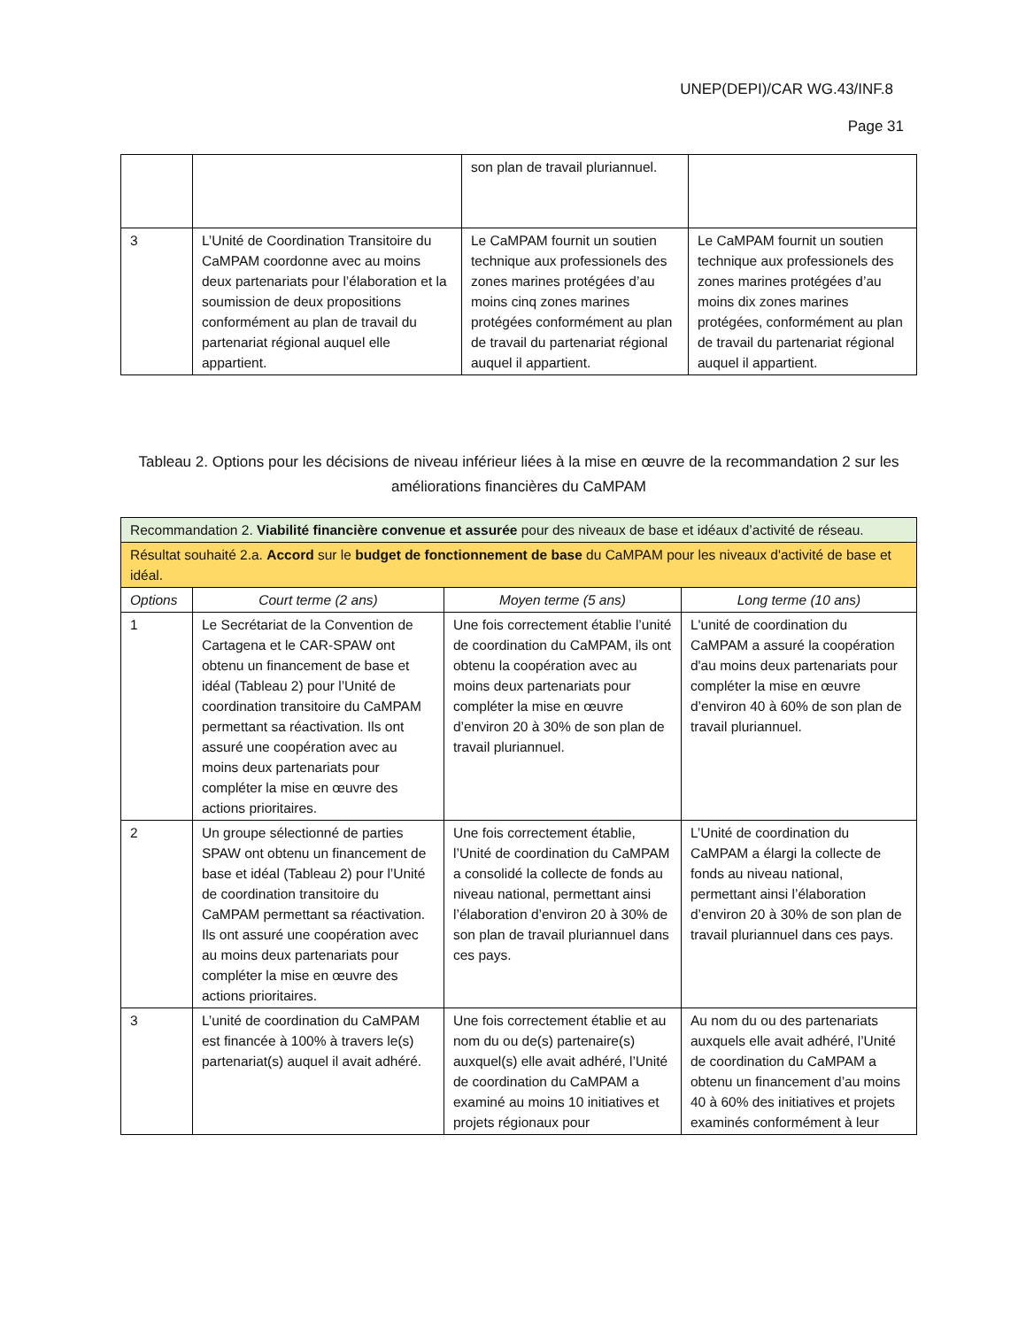UNEP(DEPI)/CAR WG.43/INF.8
Page 31
| | | son plan de travail pluriannuel. | |
| 3 | L’Unité de Coordination Transitoire du CaMPAM coordonne avec au moins deux partenariats pour l’élaboration et la soumission de deux propositions conformément au plan de travail du partenariat régional auquel elle appartient. | Le CaMPAM fournit un soutien technique aux professionels des zones marines protégées d’au moins cinq zones marines protégées conformément au plan de travail du partenariat régional auquel il appartient. | Le CaMPAM fournit un soutien technique aux professionels des zones marines protégées d’au moins dix zones marines protégées, conformément au plan de travail du partenariat régional auquel il appartient. |
Tableau 2. Options pour les décisions de niveau inférieur liées à la mise en œuvre de la recommandation 2 sur les améliorations financières du CaMPAM
| Recommandation 2. Viabilité financière convenue et assurée pour des niveaux de base et idéaux d’activité de réseau. | | | |
| Résultat souhaité 2.a. Accord sur le budget de fonctionnement de base du CaMPAM pour les niveaux d'activité de base et idéal. | | | |
| Options | Court terme (2 ans) | Moyen terme (5 ans) | Long terme (10 ans) |
| 1 | Le Secrétariat de la Convention de Cartagena et le CAR-SPAW ont obtenu un financement de base et idéal (Tableau 2) pour l’Unité de coordination transitoire du CaMPAM permettant sa réactivation. Ils ont assuré une coopération avec au moins deux partenariats pour compléter la mise en œuvre des actions prioritaires. | Une fois correctement établie l’unité de coordination du CaMPAM, ils ont obtenu la coopération avec au moins deux partenariats pour compléter la mise en œuvre d’environ 20 à 30% de son plan de travail pluriannuel. | L'unité de coordination du CaMPAM a assuré la coopération d'au moins deux partenariats pour compléter la mise en œuvre d’environ 40 à 60% de son plan de travail pluriannuel. |
| 2 | Un groupe sélectionné de parties SPAW ont obtenu un financement de base et idéal (Tableau 2) pour l’Unité de coordination transitoire du CaMPAM permettant sa réactivation. Ils ont assuré une coopération avec au moins deux partenariats pour compléter la mise en œuvre des actions prioritaires. | Une fois correctement établie, l’Unité de coordination du CaMPAM a consolidé la collecte de fonds au niveau national, permettant ainsi l’élaboration d’environ 20 à 30% de son plan de travail pluriannuel dans ces pays. | L’Unité de coordination du CaMPAM a élargi la collecte de fonds au niveau national, permettant ainsi l’élaboration d’environ 20 à 30% de son plan de travail pluriannuel dans ces pays. |
| 3 | L’unité de coordination du CaMPAM est financée à 100% à travers le(s) partenariat(s) auquel il avait adhéré. | Une fois correctement établie et au nom du ou de(s) partenaire(s) auxquel(s) elle avait adhéré, l’Unité de coordination du CaMPAM a examiné au moins 10 initiatives et projets régionaux pour | Au nom du ou des partenariats auxquels elle avait adhéré, l’Unité de coordination du CaMPAM a obtenu un financement d’au moins 40 à 60% des initiatives et projets examinés conformément à leur |